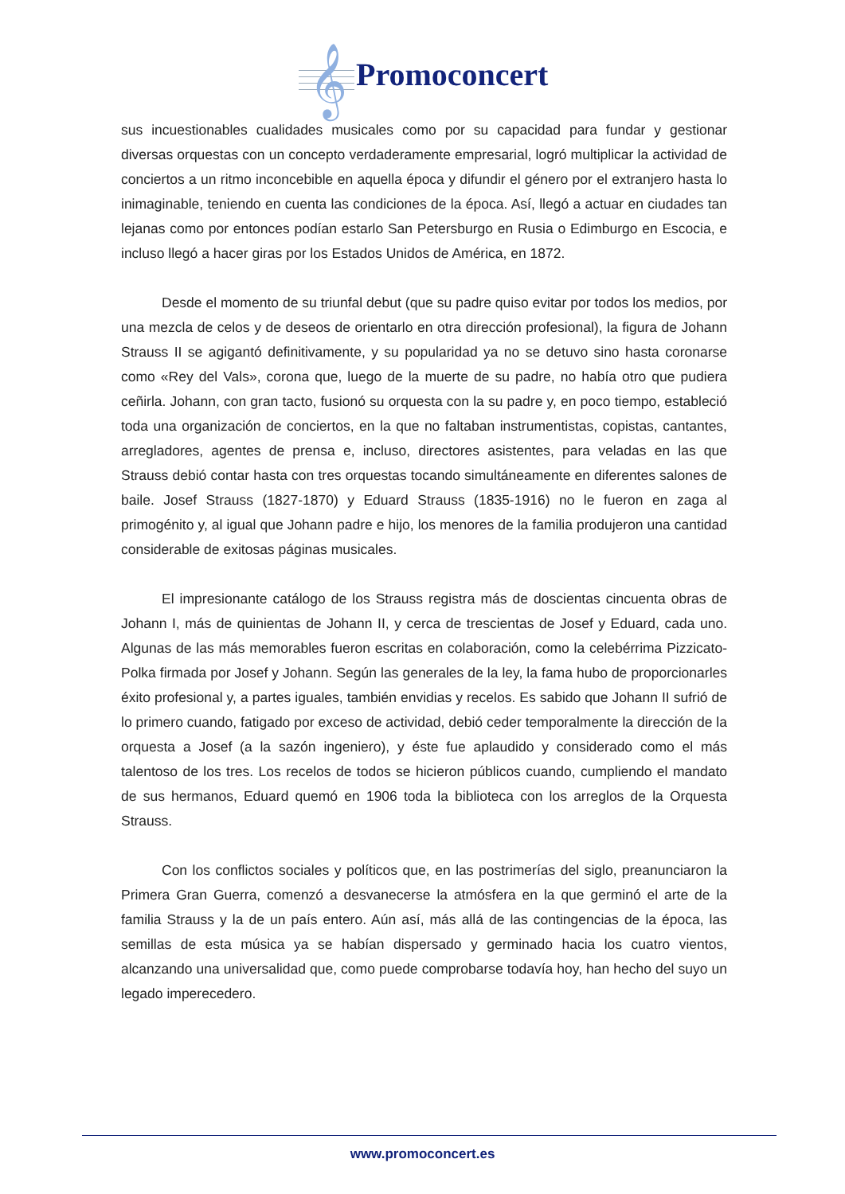𝄞 Promoconcert
sus incuestionables cualidades musicales como por su capacidad para fundar y gestionar diversas orquestas con un concepto verdaderamente empresarial, logró multiplicar la actividad de conciertos a un ritmo inconcebible en aquella época y difundir el género por el extranjero hasta lo inimaginable, teniendo en cuenta las condiciones de la época. Así, llegó a actuar en ciudades tan lejanas como por entonces podían estarlo San Petersburgo en Rusia o Edimburgo en Escocia, e incluso llegó a hacer giras por los Estados Unidos de América, en 1872.
Desde el momento de su triunfal debut (que su padre quiso evitar por todos los medios, por una mezcla de celos y de deseos de orientarlo en otra dirección profesional), la figura de Johann Strauss II se agigantó definitivamente, y su popularidad ya no se detuvo sino hasta coronarse como «Rey del Vals», corona que, luego de la muerte de su padre, no había otro que pudiera ceñirla. Johann, con gran tacto, fusionó su orquesta con la su padre y, en poco tiempo, estableció toda una organización de conciertos, en la que no faltaban instrumentistas, copistas, cantantes, arregladores, agentes de prensa e, incluso, directores asistentes, para veladas en las que Strauss debió contar hasta con tres orquestas tocando simultáneamente en diferentes salones de baile. Josef Strauss (1827-1870) y Eduard Strauss (1835-1916) no le fueron en zaga al primogénito y, al igual que Johann padre e hijo, los menores de la familia produjeron una cantidad considerable de exitosas páginas musicales.
El impresionante catálogo de los Strauss registra más de doscientas cincuenta obras de Johann I, más de quinientas de Johann II, y cerca de trescientas de Josef y Eduard, cada uno. Algunas de las más memorables fueron escritas en colaboración, como la celebérrima Pizzicato-Polka firmada por Josef y Johann. Según las generales de la ley, la fama hubo de proporcionarles éxito profesional y, a partes iguales, también envidias y recelos. Es sabido que Johann II sufrió de lo primero cuando, fatigado por exceso de actividad, debió ceder temporalmente la dirección de la orquesta a Josef (a la sazón ingeniero), y éste fue aplaudido y considerado como el más talentoso de los tres. Los recelos de todos se hicieron públicos cuando, cumpliendo el mandato de sus hermanos, Eduard quemó en 1906 toda la biblioteca con los arreglos de la Orquesta Strauss.
Con los conflictos sociales y políticos que, en las postrimerías del siglo, preanunciaron la Primera Gran Guerra, comenzó a desvanecerse la atmósfera en la que germinó el arte de la familia Strauss y la de un país entero. Aún así, más allá de las contingencias de la época, las semillas de esta música ya se habían dispersado y germinado hacia los cuatro vientos, alcanzando una universalidad que, como puede comprobarse todavía hoy, han hecho del suyo un legado imperecedero.
www.promoconcert.es